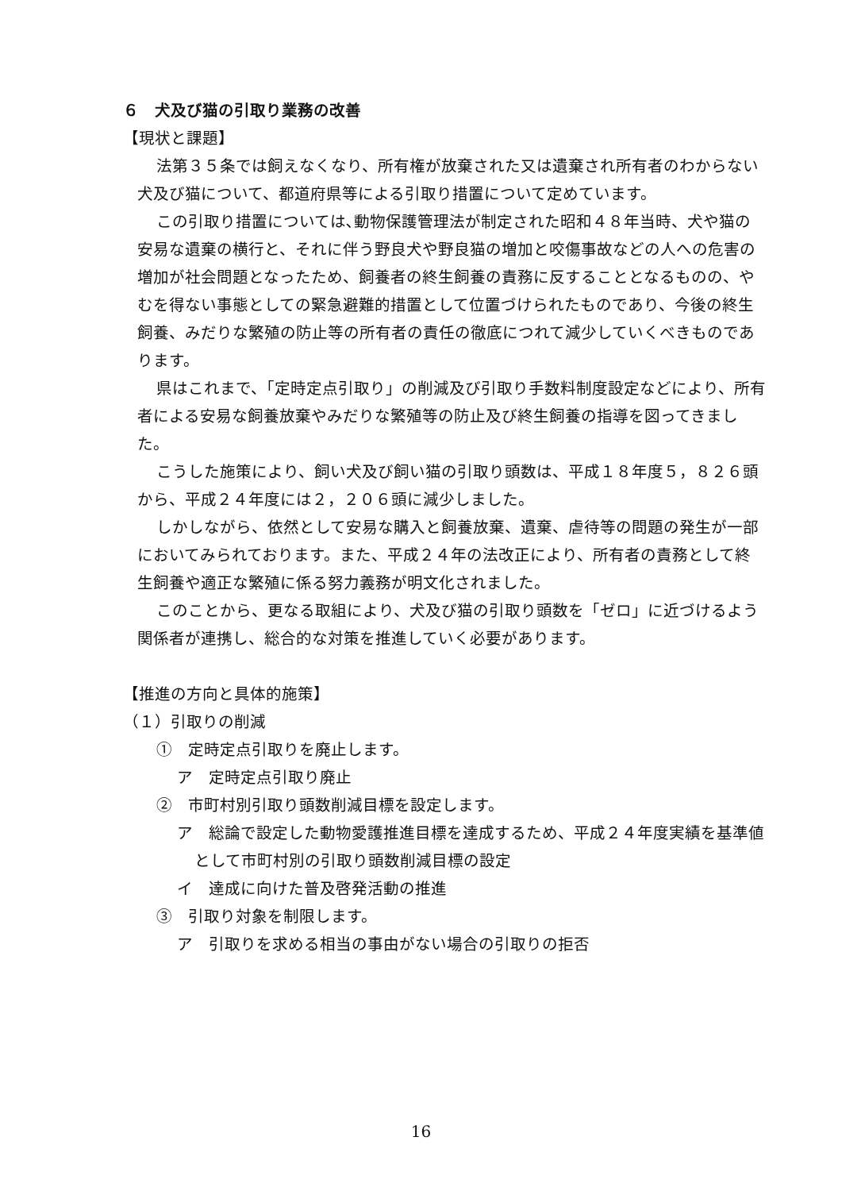６　犬及び猫の引取り業務の改善
【現状と課題】
法第３５条では飼えなくなり、所有権が放棄された又は遺棄され所有者のわからない犬及び猫について、都道府県等による引取り措置について定めています。
この引取り措置については､動物保護管理法が制定された昭和４８年当時、犬や猫の安易な遺棄の横行と、それに伴う野良犬や野良猫の増加と咬傷事故などの人への危害の増加が社会問題となったため、飼養者の終生飼養の責務に反することとなるものの、やむを得ない事態としての緊急避難的措置として位置づけられたものであり、今後の終生飼養、みだりな繁殖の防止等の所有者の責任の徹底につれて減少していくべきものであります。
県はこれまで、「定時定点引取り」の削減及び引取り手数料制度設定などにより、所有者による安易な飼養放棄やみだりな繁殖等の防止及び終生飼養の指導を図ってきました。
こうした施策により、飼い犬及び飼い猫の引取り頭数は、平成１８年度５，８２６頭から、平成２４年度には２，２０６頭に減少しました。
しかしながら、依然として安易な購入と飼養放棄、遺棄、虐待等の問題の発生が一部においてみられております。また、平成２４年の法改正により、所有者の責務として終生飼養や適正な繁殖に係る努力義務が明文化されました。
このことから、更なる取組により、犬及び猫の引取り頭数を「ゼロ」に近づけるよう関係者が連携し、総合的な対策を推進していく必要があります。
【推進の方向と具体的施策】
（１）引取りの削減
①　定時定点引取りを廃止します。
ア　定時定点引取り廃止
②　市町村別引取り頭数削減目標を設定します。
ア　総論で設定した動物愛護推進目標を達成するため、平成２４年度実績を基準値として市町村別の引取り頭数削減目標の設定
イ　達成に向けた普及啓発活動の推進
③　引取り対象を制限します。
ア　引取りを求める相当の事由がない場合の引取りの拒否
16